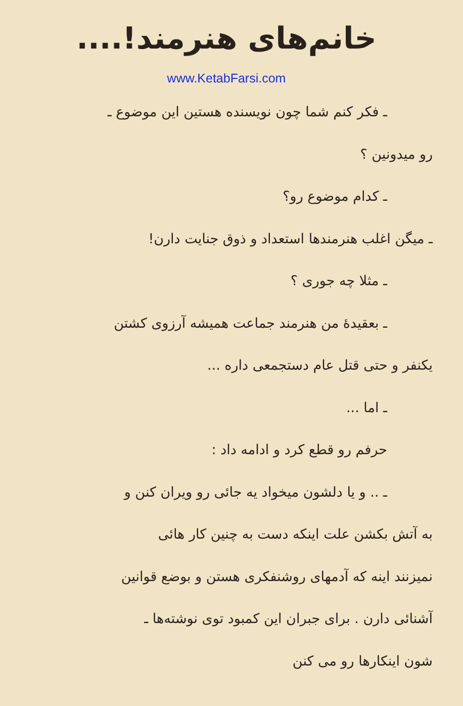خانم‌های هنرمند!....
www.KetabFarsi.com
ـ فکر کنم شما چون نویسنده هستین این موضوع ـ
رو میدونین ؟
ـ کدام موضوع رو؟
ـ میگن اغلب هنرمندها استعداد و ذوق جنایت دارن!
ـ مثلا چه جوری ؟
ـ بعقیدهٔ من هنرمند جماعت همیشه آرزوی کشتن
یکنفر و حتی قتل عام دستجمعی داره ...
ـ اما ...
حرفم رو قطع کرد و ادامه داد :
ـ .. و یا دلشون میخواد یه جائی رو ویران کنن و
به آتش بکشن علت اینکه دست به چنین کار هائی
نمیزنند اینه که آدمهای روشنفکری هستن و بوضع قوانین
آشنائی دارن . برای جبران این کمبود توی نوشته‌ها ـ
شون اینکارها رو می کنن